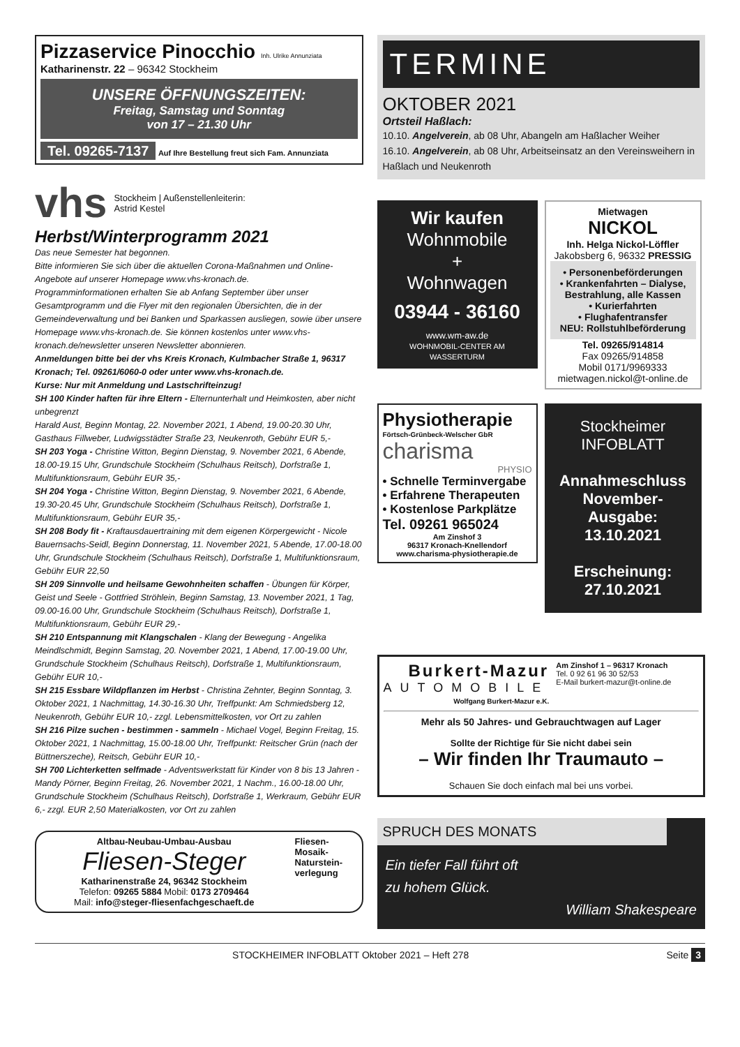Pizzaservice Pinocchio Inh. Ulrike Annunziata
Katharinenstr. 22 – 96342 Stockheim
UNSERE ÖFFNUNGSZEITEN:
Freitag, Samstag und Sonntag
von 17 – 21.30 Uhr
Tel. 09265-7137 Auf Ihre Bestellung freut sich Fam. Annunziata
vhs
Stockheim | Außenstellenleiterin:
Astrid Kestel
Herbst/Winterprogramm 2021
Das neue Semester hat begonnen.
Bitte informieren Sie sich über die aktuellen Corona-Maßnahmen und Online-Angebote auf unserer Homepage www.vhs-kronach.de.
Programminformationen erhalten Sie ab Anfang September über unser Gesamtprogramm und die Flyer mit den regionalen Übersichten, die in der Gemeindeverwaltung und bei Banken und Sparkassen ausliegen, sowie über unsere Homepage www.vhs-kronach.de. Sie können kostenlos unter www.vhs-kronach.de/newsletter unseren Newsletter abonnieren.
Anmeldungen bitte bei der vhs Kreis Kronach, Kulmbacher Straße 1, 96317 Kronach; Tel. 09261/6060-0 oder unter www.vhs-kronach.de.
Kurse: Nur mit Anmeldung und Lastschrifteinzug!
SH 100 Kinder haften für ihre Eltern - Elternunterhalt und Heimkosten, aber nicht unbegrenzt
Harald Aust, Beginn Montag, 22. November 2021, 1 Abend, 19.00-20.30 Uhr, Gasthaus Fillweber, Ludwigsstädter Straße 23, Neukenroth, Gebühr EUR 5,-
SH 203 Yoga - Christine Witton, Beginn Dienstag, 9. November 2021, 6 Abende, 18.00-19.15 Uhr, Grundschule Stockheim (Schulhaus Reitsch), Dorfstraße 1, Multifunktionsraum, Gebühr EUR 35,-
SH 204 Yoga - Christine Witton, Beginn Dienstag, 9. November 2021, 6 Abende, 19.30-20.45 Uhr, Grundschule Stockheim (Schulhaus Reitsch), Dorfstraße 1, Multifunktionsraum, Gebühr EUR 35,-
SH 208 Body fit - Kraftausdauertraining mit dem eigenen Körpergewicht - Nicole Bauernsachs-Seidl, Beginn Donnerstag, 11. November 2021, 5 Abende, 17.00-18.00 Uhr, Grundschule Stockheim (Schulhaus Reitsch), Dorfstraße 1, Multifunktionsraum, Gebühr EUR 22,50
SH 209 Sinnvolle und heilsame Gewohnheiten schaffen - Übungen für Körper, Geist und Seele - Gottfried Ströhlein, Beginn Samstag, 13. November 2021, 1 Tag, 09.00-16.00 Uhr, Grundschule Stockheim (Schulhaus Reitsch), Dorfstraße 1, Multifunktionsraum, Gebühr EUR 29,-
SH 210 Entspannung mit Klangschalen - Klang der Bewegung - Angelika Meindlschmidt, Beginn Samstag, 20. November 2021, 1 Abend, 17.00-19.00 Uhr, Grundschule Stockheim (Schulhaus Reitsch), Dorfstraße 1, Multifunktionsraum, Gebühr EUR 10,-
SH 215 Essbare Wildpflanzen im Herbst - Christina Zehnter, Beginn Sonntag, 3. Oktober 2021, 1 Nachmittag, 14.30-16.30 Uhr, Treffpunkt: Am Schmiedsberg 12, Neukenroth, Gebühr EUR 10,- zzgl. Lebensmittelkosten, vor Ort zu zahlen
SH 216 Pilze suchen - bestimmen - sammeln - Michael Vogel, Beginn Freitag, 15. Oktober 2021, 1 Nachmittag, 15.00-18.00 Uhr, Treffpunkt: Reitscher Grün (nach der Büttnerszeche), Reitsch, Gebühr EUR 10,-
SH 700 Lichterketten selfmade - Adventswerkstatt für Kinder von 8 bis 13 Jahren - Mandy Pörner, Beginn Freitag, 26. November 2021, 1 Nachm., 16.00-18.00 Uhr, Grundschule Stockheim (Schulhaus Reitsch), Dorfstraße 1, Werkraum, Gebühr EUR 6,- zzgl. EUR 2,50 Materialkosten, vor Ort zu zahlen
Altbau-Neubau-Umbau-Ausbau
Fliesen-Steger
Katharinenstraße 24, 96342 Stockheim
Telefon: 09265 5884 Mobil: 0173 2709464
Mail: info@steger-fliesenfachgeschaeft.de
Fliesen-
Mosaik-
Naturstein-
verlegung
TERMINE
OKTOBER 2021
Ortsteil Haßlach:
10.10. Angelverein, ab 08 Uhr, Abangeln am Haßlacher Weiher
16.10. Angelverein, ab 08 Uhr, Arbeitseinsatz an den Vereinsweihern in Haßlach und Neukenroth
Wir kaufen
Wohnmobile
+
Wohnwagen
03944 - 36160
www.wm-aw.de
WOHNMOBIL-CENTER AM WASSERTURM
Physiotherapie
Förtsch-Grünbeck-Welscher GbR
charisma
PHYSIO
• Schnelle Terminvergabe
• Erfahrene Therapeuten
• Kostenlose Parkplätze
Tel. 09261 965024
Am Zinshof 3
96317 Kronach-Knellendorf
www.charisma-physiotherapie.de
Mietwagen
NICKOL
Inh. Helga Nickol-Löffler
Jakobsberg 6, 96332 PRESSIG
• Personenbeförderungen
• Krankenfahrten – Dialyse, Bestrahlung, alle Kassen
• Kurierfahrten
• Flughafentransfer
NEU: Rollstuhlbeförderung
Tel. 09265/914814
Fax 09265/914858
Mobil 0171/9969333
mietwagen.nickol@t-online.de
Stockheimer
INFOBLATT
Annahmeschluss November-Ausgabe:
13.10.2021
Erscheinung:
27.10.2021
Burkert-Mazur
AUTOMOBILE
Wolfgang Burkert-Mazur e.K.
Am Zinshof 1 – 96317 Kronach
Tel. 0 92 61 96 30 52/53
E-Mail burkert-mazur@t-online.de
Mehr als 50 Jahres- und Gebrauchtwagen auf Lager
Sollte der Richtige für Sie nicht dabei sein
– Wir finden Ihr Traumauto –
Schauen Sie doch einfach mal bei uns vorbei.
SPRUCH DES MONATS
Ein tiefer Fall führt oft
zu hohem Glück.
William Shakespeare
STOCKHEIMER INFOBLATT Oktober 2021 – Heft 278 Seite 3